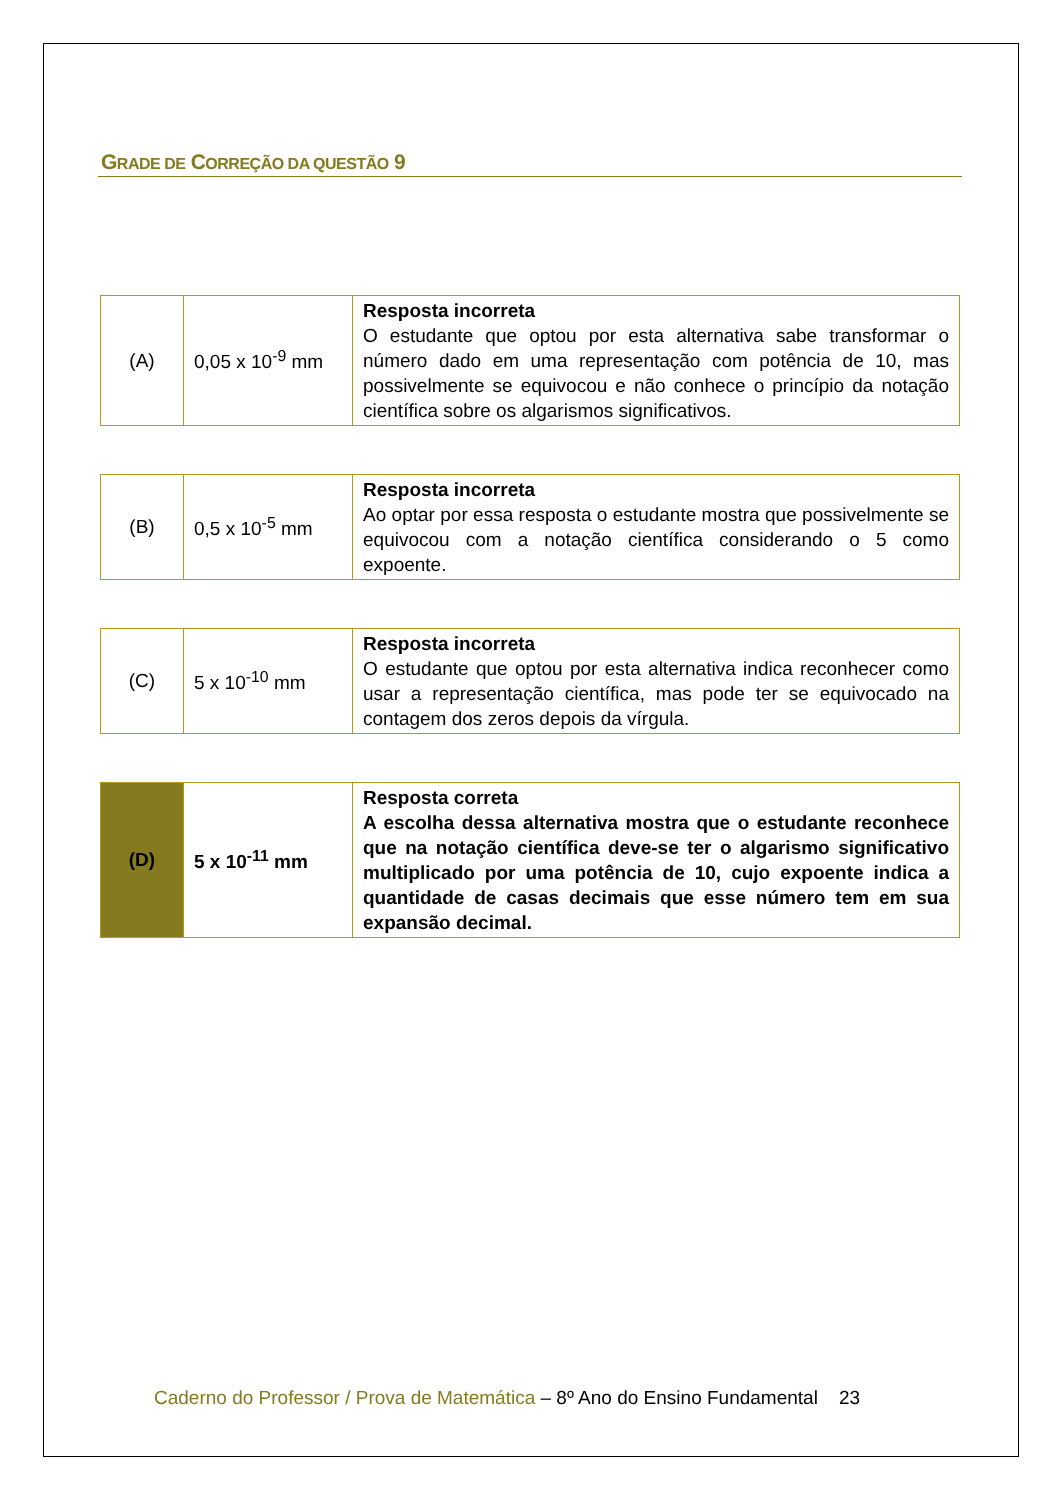GRADE DE CORREÇÃO DA QUESTÃO 9
| (A) | 0,05 x 10<sup>-9</sup> mm | Resposta incorreta O estudante que optou por esta alternativa sabe transformar o número dado em uma representação com potência de 10, mas possivelmente se equivocou e não conhece o princípio da notação científica sobre os algarismos significativos. |
| (B) | 0,5 x 10<sup>-5</sup> mm | Resposta incorreta Ao optar por essa resposta o estudante mostra que possivelmente se equivocou com a notação científica considerando o 5 como expoente. |
| (C) | 5 x 10<sup>-10</sup> mm | Resposta incorreta O estudante que optou por esta alternativa indica reconhecer como usar a representação científica, mas pode ter se equivocado na contagem dos zeros depois da vírgula. |
| (D) | 5 x 10<sup>-11</sup> mm | Resposta correta A escolha dessa alternativa mostra que o estudante reconhece que na notação científica deve-se ter o algarismo significativo multiplicado por uma potência de 10, cujo expoente indica a quantidade de casas decimais que esse número tem em sua expansão decimal. |
Caderno do Professor / Prova de Matemática – 8º Ano do Ensino Fundamental 23